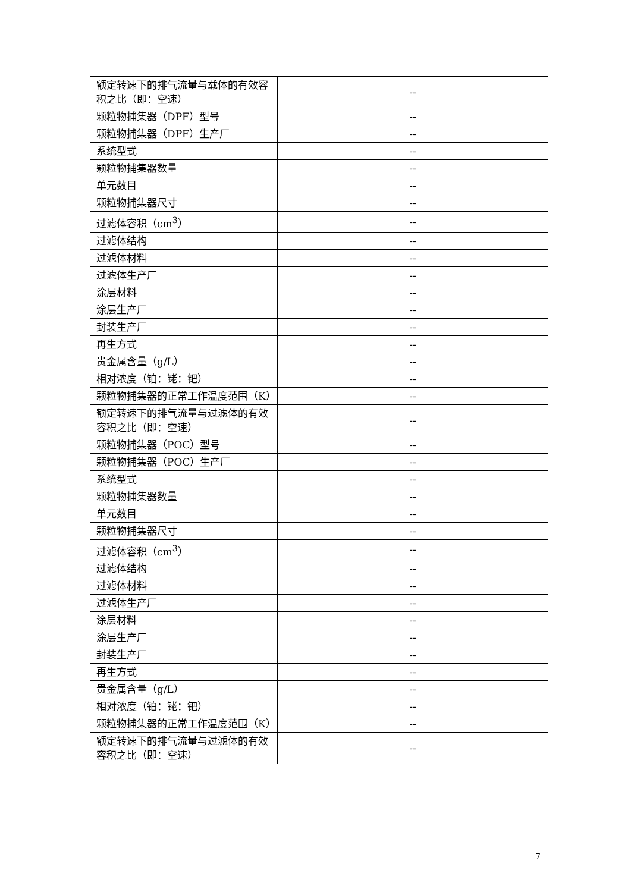| 额定转速下的排气流量与载体的有效容积之比（即：空速） | -- |
| 颗粒物捕集器（DPF）型号 | -- |
| 颗粒物捕集器（DPF）生产厂 | -- |
| 系统型式 | -- |
| 颗粒物捕集器数量 | -- |
| 单元数目 | -- |
| 颗粒物捕集器尺寸 | -- |
| 过滤体容积（cm<sup>3</sup>） | -- |
| 过滤体结构 | -- |
| 过滤体材料 | -- |
| 过滤体生产厂 | -- |
| 涂层材料 | -- |
| 涂层生产厂 | -- |
| 封装生产厂 | -- |
| 再生方式 | -- |
| 贵金属含量（g/L） | -- |
| 相对浓度（铂：铑：钯） | -- |
| 颗粒物捕集器的正常工作温度范围（K） | -- |
| 额定转速下的排气流量与过滤体的有效容积之比（即：空速） | -- |
| 颗粒物捕集器（POC）型号 | -- |
| 颗粒物捕集器（POC）生产厂 | -- |
| 系统型式 | -- |
| 颗粒物捕集器数量 | -- |
| 单元数目 | -- |
| 颗粒物捕集器尺寸 | -- |
| 过滤体容积（cm<sup>3</sup>） | -- |
| 过滤体结构 | -- |
| 过滤体材料 | -- |
| 过滤体生产厂 | -- |
| 涂层材料 | -- |
| 涂层生产厂 | -- |
| 封装生产厂 | -- |
| 再生方式 | -- |
| 贵金属含量（g/L） | -- |
| 相对浓度（铂：铑：钯） | -- |
| 颗粒物捕集器的正常工作温度范围（K） | -- |
| 额定转速下的排气流量与过滤体的有效容积之比（即：空速） | -- |
7